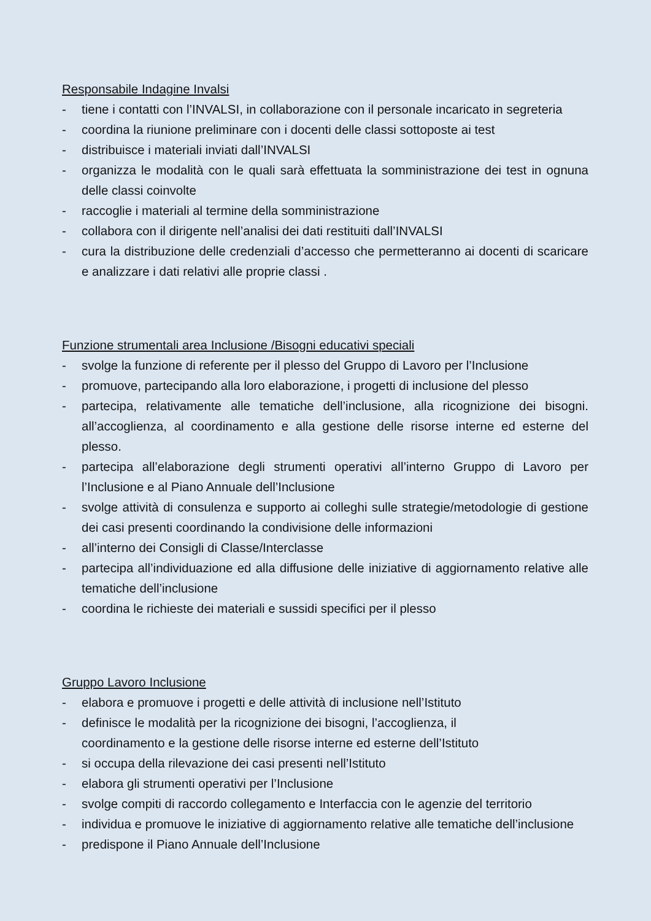Responsabile Indagine Invalsi
- tiene i contatti con l’INVALSI, in collaborazione con il personale incaricato in segreteria
- coordina la riunione preliminare con i docenti delle classi sottoposte ai test
- distribuisce i materiali inviati dall’INVALSI
- organizza le modalità con le quali sarà effettuata la somministrazione dei test in ognuna delle classi coinvolte
- raccoglie i materiali al termine della somministrazione
- collabora con il dirigente nell’analisi dei dati restituiti dall’INVALSI
- cura la distribuzione delle credenziali d’accesso che permetteranno ai docenti di scaricare e analizzare i dati relativi alle proprie classi .
Funzione strumentali area Inclusione /Bisogni educativi speciali
- svolge la funzione di referente per il plesso del Gruppo di Lavoro per l’Inclusione
- promuove, partecipando alla loro elaborazione, i progetti di inclusione del plesso
- partecipa, relativamente alle tematiche dell’inclusione, alla ricognizione dei bisogni. all’accoglienza, al coordinamento e alla gestione delle risorse interne ed esterne del plesso.
- partecipa all’elaborazione degli strumenti operativi all’interno Gruppo di Lavoro per l’Inclusione e al Piano Annuale dell’Inclusione
- svolge attività di consulenza e supporto ai colleghi sulle strategie/metodologie di gestione dei casi presenti coordinando la condivisione delle informazioni
- all’interno dei Consigli di Classe/Interclasse
- partecipa all’individuazione ed alla diffusione delle iniziative di aggiornamento relative alle tematiche dell’inclusione
- coordina le richieste dei materiali e sussidi specifici per il plesso
Gruppo Lavoro Inclusione
- elabora e promuove i progetti e delle attività di inclusione nell’Istituto
- definisce le modalità per la ricognizione dei bisogni, l’accoglienza, il
coordinamento e la gestione delle risorse interne ed esterne dell’Istituto
- si occupa della rilevazione dei casi presenti nell’Istituto
- elabora gli strumenti operativi per l’Inclusione
- svolge compiti di raccordo collegamento e Interfaccia con le agenzie del territorio
- individua e promuove le iniziative di aggiornamento relative alle tematiche dell’inclusione
- predispone il Piano Annuale dell’Inclusione